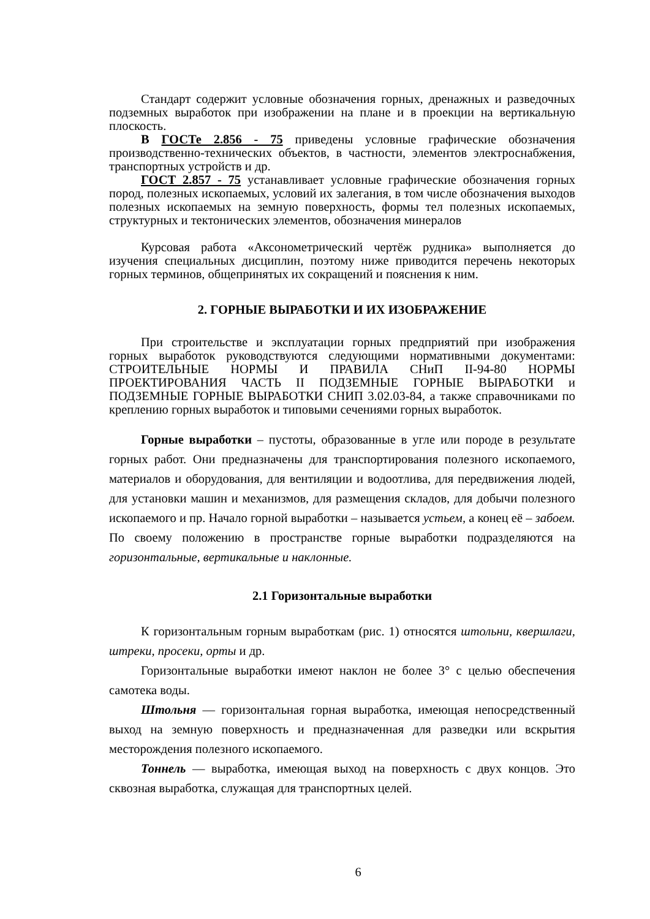Стандарт содержит условные обозначения горных, дренажных и разведочных подземных выработок при изображении на плане и в проекции на вертикальную плоскость.
В ГОСТе 2.856 - 75 приведены условные графические обозначения производственно-технических объектов, в частности, элементов электроснабжения, транспортных устройств и др.
ГОСТ 2.857 - 75 устанавливает условные графические обозначения горных пород, полезных ископаемых, условий их залегания, в том числе обозначения выходов полезных ископаемых на земную поверхность, формы тел полезных ископаемых, структурных и тектонических элементов, обозначения минералов
Курсовая работа «Аксонометрический чертёж рудника» выполняется до изучения специальных дисциплин, поэтому ниже приводится перечень некоторых горных терминов, общепринятых их сокращений и пояснения к ним.
2. ГОРНЫЕ ВЫРАБОТКИ И ИХ ИЗОБРАЖЕНИЕ
При строительстве и эксплуатации горных предприятий при изображения горных выработок руководствуются следующими нормативными документами: СТРОИТЕЛЬНЫЕ НОРМЫ И ПРАВИЛА СНиП II-94-80 НОРМЫ ПРОЕКТИРОВАНИЯ ЧАСТЬ II ПОДЗЕМНЫЕ ГОРНЫЕ ВЫРАБОТКИ и ПОДЗЕМНЫЕ ГОРНЫЕ ВЫРАБОТКИ СНИП 3.02.03-84, а также справочниками по креплению горных выработок и типовыми сечениями горных выработок.
Горные выработки – пустоты, образованные в угле или породе в результате горных работ. Они предназначены для транспортирования полезного ископаемого, материалов и оборудования, для вентиляции и водоотлива, для передвижения людей, для установки машин и механизмов, для размещения складов, для добычи полезного ископаемого и пр. Начало горной выработки – называется устьем, а конец её – забоем. По своему положению в пространстве горные выработки подразделяются на горизонтальные, вертикальные и наклонные.
2.1 Горизонтальные выработки
К горизонтальным горным выработкам (рис. 1) относятся штольни, квершлаги, штреки, просеки, орты и др.
Горизонтальные выработки имеют наклон не более 3° с целью обеспечения самотека воды.
Штольня — горизонтальная горная выработка, имеющая непосредственный выход на земную поверхность и предназначенная для разведки или вскрытия месторождения полезного ископаемого.
Тоннель — выработка, имеющая выход на поверхность с двух концов. Это сквозная выработка, служащая для транспортных целей.
6